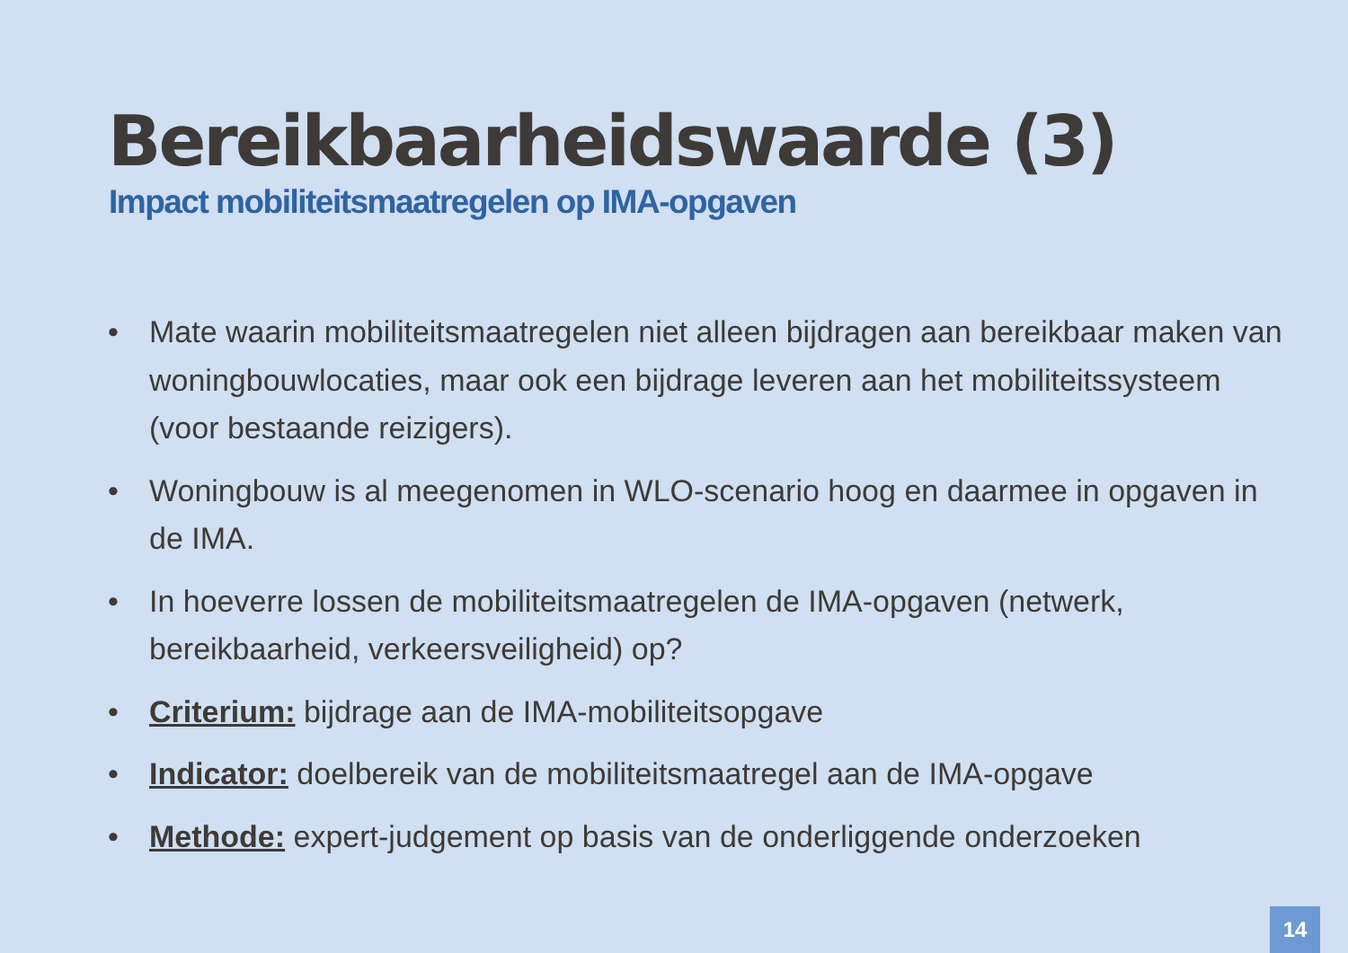Bereikbaarheidswaarde (3)
Impact mobiliteitsmaatregelen op IMA-opgaven
• Mate waarin mobiliteitsmaatregelen niet alleen bijdragen aan bereikbaar maken van woningbouwlocaties, maar ook een bijdrage leveren aan het mobiliteitssysteem (voor bestaande reizigers).
• Woningbouw is al meegenomen in WLO-scenario hoog en daarmee in opgaven in de IMA.
• In hoeverre lossen de mobiliteitsmaatregelen de IMA-opgaven (netwerk, bereikbaarheid, verkeersveiligheid) op?
• Criterium: bijdrage aan de IMA-mobiliteitsopgave
• Indicator: doelbereik van de mobiliteitsmaatregel aan de IMA-opgave
• Methode: expert-judgement op basis van de onderliggende onderzoeken
14